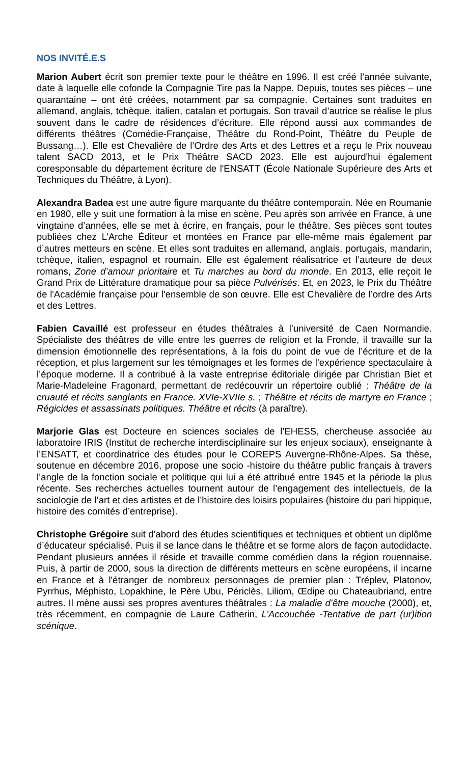NOS INVITÉ.E.S
Marion Aubert écrit son premier texte pour le théâtre en 1996. Il est créé l’année suivante, date à laquelle elle cofonde la Compagnie Tire pas la Nappe. Depuis, toutes ses pièces – une quarantaine – ont été créées, notamment par sa compagnie. Certaines sont traduites en allemand, anglais, tchèque, italien, catalan et portugais. Son travail d’autrice se réalise le plus souvent dans le cadre de résidences d’écriture. Elle répond aussi aux commandes de différents théâtres (Comédie-Française, Théâtre du Rond-Point, Théâtre du Peuple de Bussang…). Elle est Chevalière de l’Ordre des Arts et des Lettres et a reçu le Prix nouveau talent SACD 2013, et le Prix Théâtre SACD 2023. Elle est aujourd'hui également coresponsable du département écriture de l'ENSATT (École Nationale Supérieure des Arts et Techniques du Théâtre, à Lyon).
Alexandra Badea est une autre figure marquante du théâtre contemporain. Née en Roumanie en 1980, elle y suit une formation à la mise en scène. Peu après son arrivée en France, à une vingtaine d’années, elle se met à écrire, en français, pour le théâtre. Ses pièces sont toutes publiées chez L’Arche Éditeur et montées en France par elle-même mais également par d’autres metteurs en scène. Et elles sont traduites en allemand, anglais, portugais, mandarin, tchèque, italien, espagnol et roumain. Elle est également réalisatrice et l’auteure de deux romans, Zone d’amour prioritaire et Tu marches au bord du monde. En 2013, elle reçoit le Grand Prix de Littérature dramatique pour sa pièce Pulvérisés. Et, en 2023, le Prix du Théâtre de l'Académie française pour l'ensemble de son œuvre. Elle est Chevalière de l’ordre des Arts et des Lettres.
Fabien Cavaillé est professeur en études théâtrales à l’université de Caen Normandie. Spécialiste des théâtres de ville entre les guerres de religion et la Fronde, il travaille sur la dimension émotionnelle des représentations, à la fois du point de vue de l’écriture et de la réception, et plus largement sur les témoignages et les formes de l’expérience spectaculaire à l’époque moderne. Il a contribué à la vaste entreprise éditoriale dirigée par Christian Biet et Marie-Madeleine Fragonard, permettant de redécouvrir un répertoire oublié : Théâtre de la cruauté et récits sanglants en France. XVIe-XVIIe s. ; Théâtre et récits de martyre en France ; Régicides et assassinats politiques. Théâtre et récits (à paraître).
Marjorie Glas est Docteure en sciences sociales de l’EHESS, chercheuse associée au laboratoire IRIS (Institut de recherche interdisciplinaire sur les enjeux sociaux), enseignante à l’ENSATT, et coordinatrice des études pour le COREPS Auvergne-Rhône-Alpes. Sa thèse, soutenue en décembre 2016, propose une socio -histoire du théâtre public français à travers l’angle de la fonction sociale et politique qui lui a été attribué entre 1945 et la période la plus récente. Ses recherches actuelles tournent autour de l’engagement des intellectuels, de la sociologie de l’art et des artistes et de l’histoire des loisirs populaires (histoire du pari hippique, histoire des comités d’entreprise).
Christophe Grégoire suit d’abord des études scientifiques et techniques et obtient un diplôme d’éducateur spécialisé. Puis il se lance dans le théâtre et se forme alors de façon autodidacte. Pendant plusieurs années il réside et travaille comme comédien dans la région rouennaise. Puis, à partir de 2000, sous la direction de différents metteurs en scène européens, il incarne en France et à l'étranger de nombreux personnages de premier plan : Tréplev, Platonov, Pyrrhus, Méphisto, Lopakhine, le Père Ubu, Périclès, Liliom, Œdipe ou Chateaubriand, entre autres. Il mène aussi ses propres aventures théâtrales : La maladie d’être mouche (2000), et, très récemment, en compagnie de Laure Catherin, L’Accouchée -Tentative de part (ur)ition scénique.